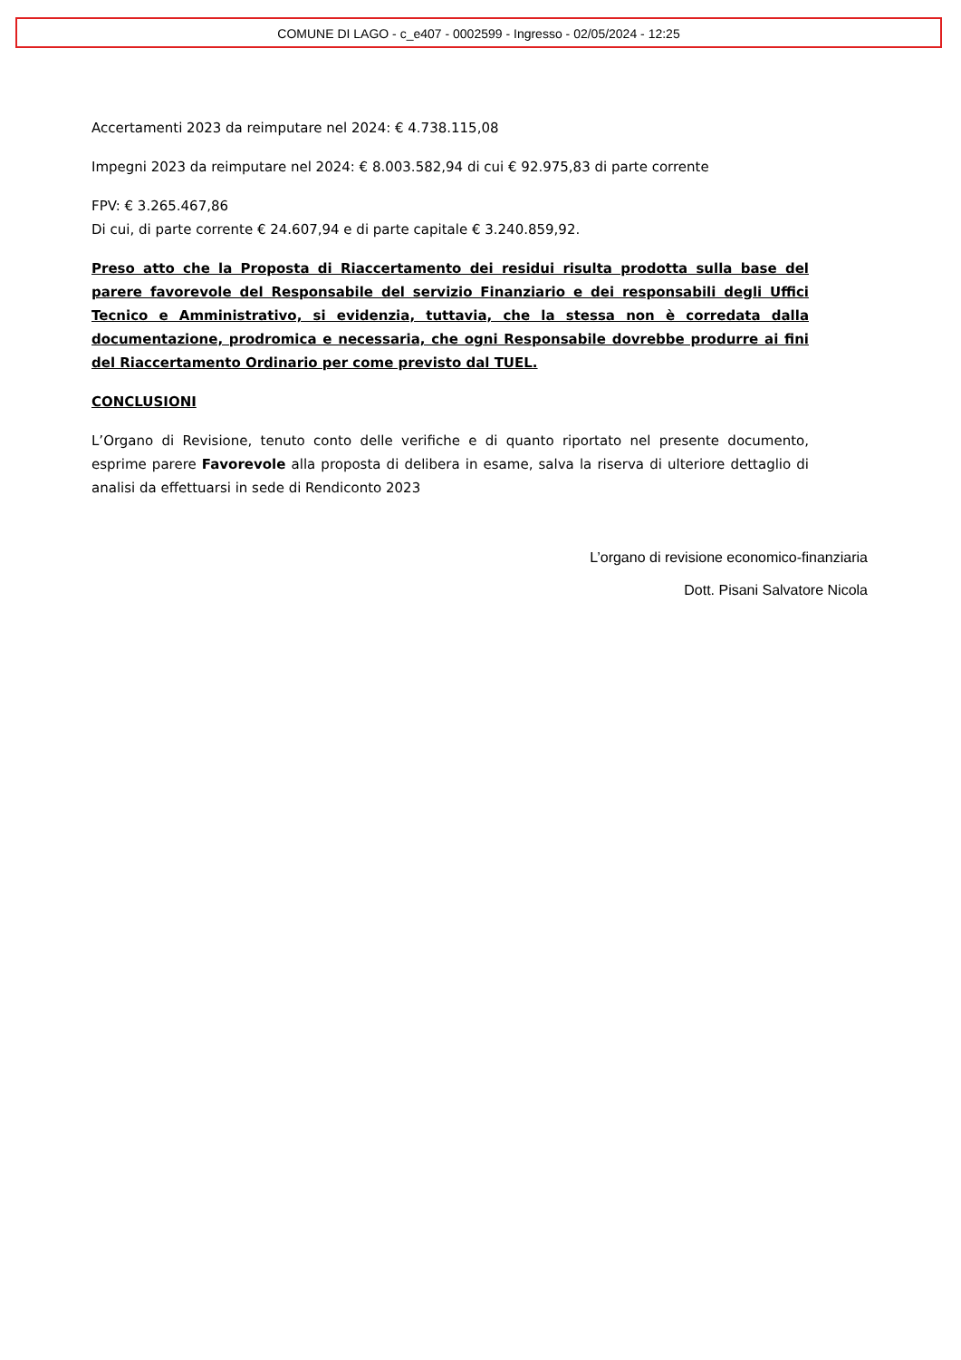COMUNE DI LAGO - c_e407 - 0002599 - Ingresso - 02/05/2024 - 12:25
Accertamenti 2023 da reimputare nel 2024: € 4.738.115,08
Impegni 2023 da reimputare nel 2024: € 8.003.582,94 di cui € 92.975,83 di parte corrente
FPV: € 3.265.467,86
Di cui, di parte corrente € 24.607,94 e di parte capitale € 3.240.859,92.
Preso atto che la Proposta di Riaccertamento dei residui risulta prodotta sulla base del parere favorevole del Responsabile del servizio Finanziario e dei responsabili degli Uffici Tecnico e Amministrativo, si evidenzia, tuttavia, che la stessa non è corredata dalla documentazione, prodromica e necessaria, che ogni Responsabile dovrebbe produrre ai fini del Riaccertamento Ordinario per come previsto dal TUEL.
CONCLUSIONI
L’Organo di Revisione, tenuto conto delle verifiche e di quanto riportato nel presente documento, esprime parere Favorevole alla proposta di delibera in esame, salva la riserva di ulteriore dettaglio di analisi da effettuarsi in sede di Rendiconto 2023
L’organo di revisione economico-finanziaria
Dott. Pisani Salvatore Nicola